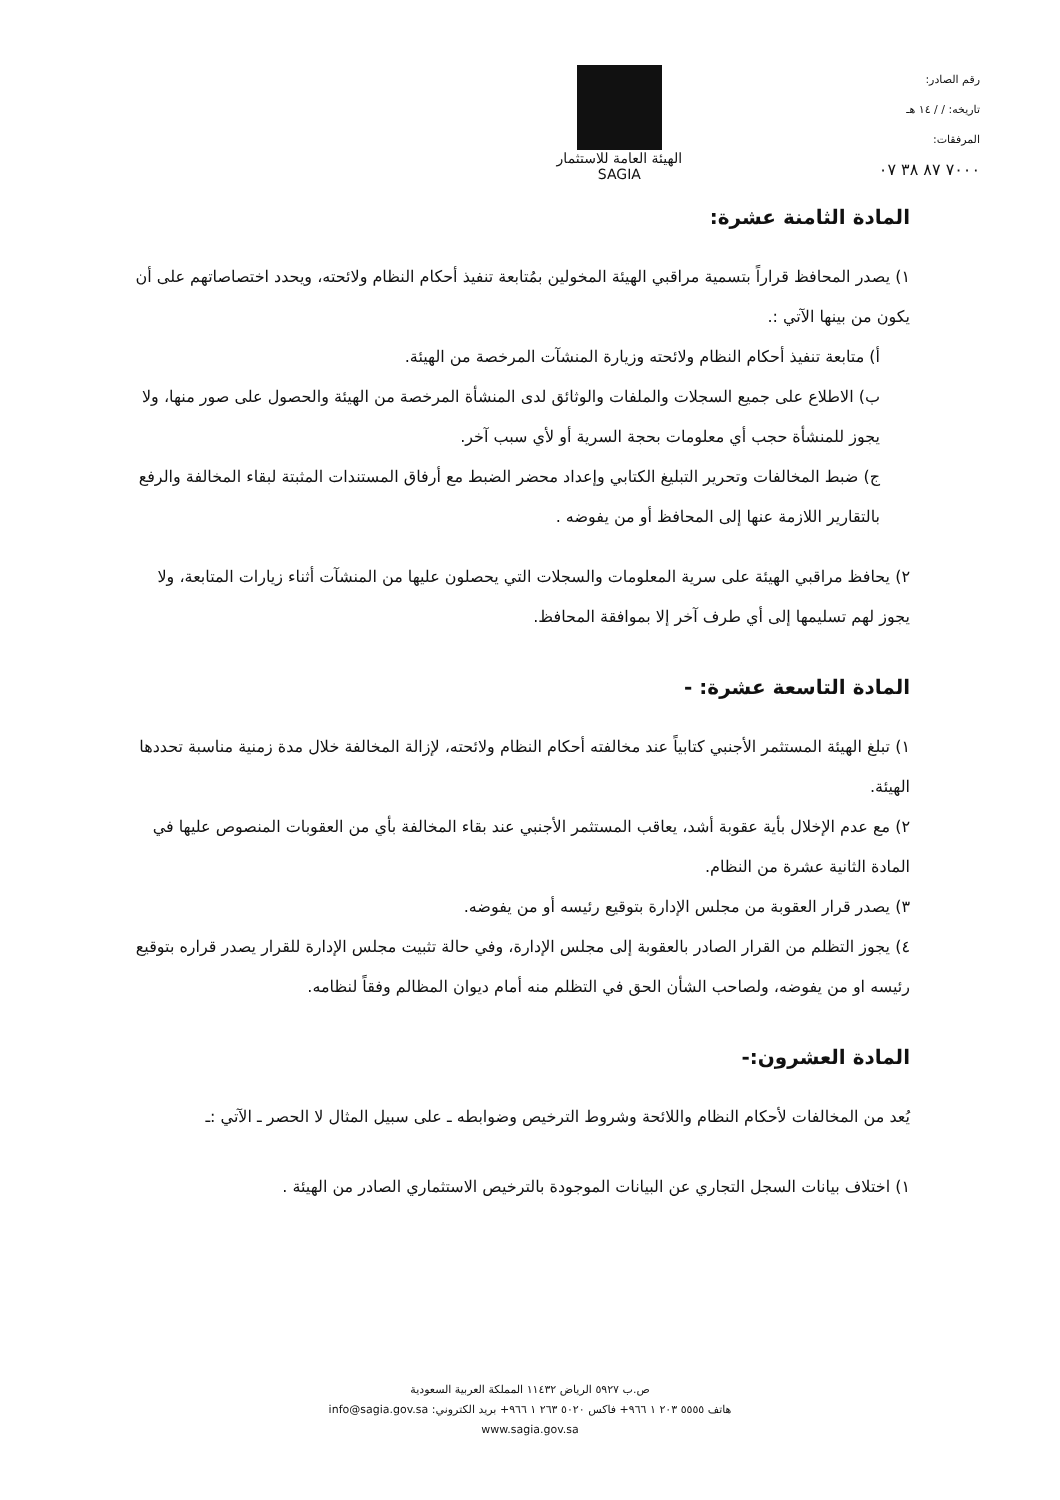الهيئة العامة للاستثمار
SAGIA
رقم الصادر:
تاريخه: / / ١٤ هـ
المرفقات:
٧٠٠٠ ٨٧ ٣٨ ٠٧
المادة الثامنة عشرة:
١) يصدر المحافظ قراراً بتسمية مراقبي الهيئة المخولين بمُتابعة تنفيذ أحكام النظام ولائحته، ويحدد اختصاصاتهم على أن يكون من بينها الآتي :.
أ) متابعة تنفيذ أحكام النظام ولائحته وزيارة المنشآت المرخصة من الهيئة.
ب) الاطلاع على جميع السجلات والملفات والوثائق لدى المنشأة المرخصة من الهيئة والحصول على صور منها، ولا يجوز للمنشأة حجب أي معلومات بحجة السرية أو لأي سبب آخر.
ج) ضبط المخالفات وتحرير التبليغ الكتابي وإعداد محضر الضبط مع أرفاق المستندات المثبتة لبقاء المخالفة والرفع بالتقارير اللازمة عنها إلى المحافظ أو من يفوضه .
٢) يحافظ مراقبي الهيئة على سرية المعلومات والسجلات التي يحصلون عليها من المنشآت أثناء زيارات المتابعة، ولا يجوز لهم تسليمها إلى أي طرف آخر إلا بموافقة المحافظ.
المادة التاسعة عشرة: -
١) تبلغ الهيئة المستثمر الأجنبي كتابياً عند مخالفته أحكام النظام ولائحته، لإزالة المخالفة خلال مدة زمنية مناسبة تحددها الهيئة.
٢) مع عدم الإخلال بأية عقوبة أشد، يعاقب المستثمر الأجنبي عند بقاء المخالفة بأي من العقوبات المنصوص عليها في المادة الثانية عشرة من النظام.
٣) يصدر قرار العقوبة من مجلس الإدارة بتوقيع رئيسه أو من يفوضه.
٤) يجوز التظلم من القرار الصادر بالعقوبة إلى مجلس الإدارة، وفي حالة تثبيت مجلس الإدارة للقرار يصدر قراره بتوقيع رئيسه او من يفوضه، ولصاحب الشأن الحق في التظلم منه أمام ديوان المظالم وفقاً لنظامه.
المادة العشرون:-
يُعد من المخالفات لأحكام النظام واللائحة وشروط الترخيص وضوابطه ـ على سبيل المثال لا الحصر ـ الآتي :ـ
١) اختلاف بيانات السجل التجاري عن البيانات الموجودة بالترخيص الاستثماري الصادر من الهيئة .
ص.ب ٥٩٢٧ الرياض ١١٤٣٢ المملكة العربية السعودية
هاتف ٥٥٥٥ ٢٠٣ ١ ٩٦٦+ فاكس ٥٠٢٠ ٢٦٣ ١ ٩٦٦+ بريد الكتروني: info@sagia.gov.sa
www.sagia.gov.sa